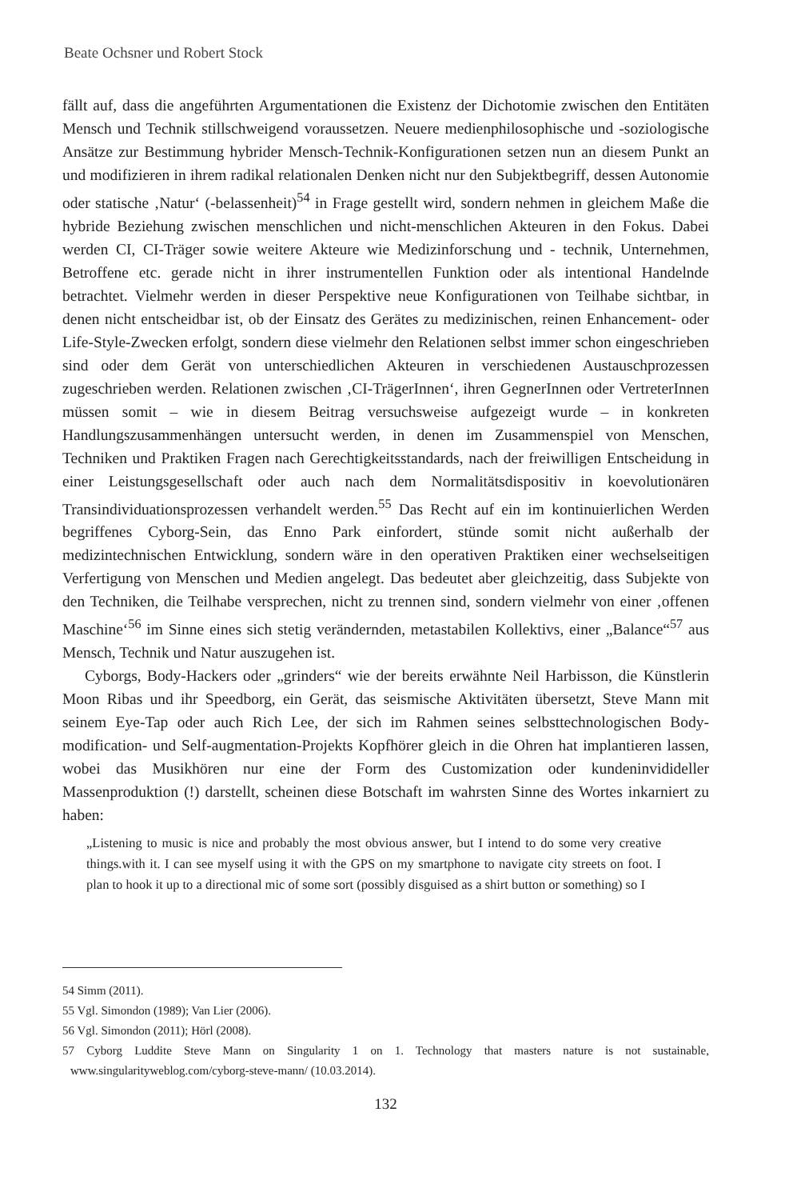Beate Ochsner und Robert Stock
fällt auf, dass die angeführten Argumentationen die Existenz der Dichotomie zwischen den Entitäten Mensch und Technik stillschweigend voraussetzen. Neuere medienphilosophische und -soziologische Ansätze zur Bestimmung hybrider Mensch-Technik-Konfigurationen setzen nun an diesem Punkt an und modifizieren in ihrem radikal relationalen Denken nicht nur den Subjektbegriff, dessen Autonomie oder statische ‚Natur‘ (-belassenheit)<sup>54</sup> in Frage gestellt wird, sondern nehmen in gleichem Maße die hybride Beziehung zwischen menschlichen und nicht-menschlichen Akteuren in den Fokus. Dabei werden CI, CI-Träger sowie weitere Akteure wie Medizinforschung und - technik, Unternehmen, Betroffene etc. gerade nicht in ihrer instrumentellen Funktion oder als intentional Handelnde betrachtet. Vielmehr werden in dieser Perspektive neue Konfigurationen von Teilhabe sichtbar, in denen nicht entscheidbar ist, ob der Einsatz des Gerätes zu medizinischen, reinen Enhancement- oder Life-Style-Zwecken erfolgt, sondern diese vielmehr den Relationen selbst immer schon eingeschrieben sind oder dem Gerät von unterschiedlichen Akteuren in verschiedenen Austauschprozessen zugeschrieben werden. Relationen zwischen ‚CI-TrägerInnen‘, ihren GegnerInnen oder VertreterInnen müssen somit – wie in diesem Beitrag versuchsweise aufgezeigt wurde – in konkreten Handlungszusammenhängen untersucht werden, in denen im Zusammenspiel von Menschen, Techniken und Praktiken Fragen nach Gerechtigkeitsstandards, nach der freiwilligen Entscheidung in einer Leistungsgesellschaft oder auch nach dem Normalitätsdispositiv in koevolutionären Transindividuationsprozessen verhandelt werden.<sup>55</sup> Das Recht auf ein im kontinuierlichen Werden begriffenes Cyborg-Sein, das Enno Park einfordert, stünde somit nicht außerhalb der medizintechnischen Entwicklung, sondern wäre in den operativen Praktiken einer wechselseitigen Verfertigung von Menschen und Medien angelegt. Das bedeutet aber gleichzeitig, dass Subjekte von den Techniken, die Teilhabe versprechen, nicht zu trennen sind, sondern vielmehr von einer ‚offenen Maschine‘<sup>56</sup> im Sinne eines sich stetig verändernden, metastabilen Kollektivs, einer „Balance“<sup>57</sup> aus Mensch, Technik und Natur auszugehen ist.
Cyborgs, Body-Hackers oder „grinders“ wie der bereits erwähnte Neil Harbisson, die Künstlerin Moon Ribas und ihr Speedborg, ein Gerät, das seismische Aktivitäten übersetzt, Steve Mann mit seinem Eye-Tap oder auch Rich Lee, der sich im Rahmen seines selbsttechnologischen Body-modification- und Self-augmentation-Projekts Kopfhörer gleich in die Ohren hat implantieren lassen, wobei das Musikhören nur eine der Form des Customization oder kundeninvidideller Massenproduktion (!) darstellt, scheinen diese Botschaft im wahrsten Sinne des Wortes inkarniert zu haben:
„Listening to music is nice and probably the most obvious answer, but I intend to do some very creative things.with it. I can see myself using it with the GPS on my smartphone to navigate city streets on foot. I plan to hook it up to a directional mic of some sort (possibly disguised as a shirt button or something) so I
54 Simm (2011).
55 Vgl. Simondon (1989); Van Lier (2006).
56 Vgl. Simondon (2011); Hörl (2008).
57 Cyborg Luddite Steve Mann on Singularity 1 on 1. Technology that masters nature is not sustainable, www.singularityweblog.com/cyborg-steve-mann/ (10.03.2014).
132